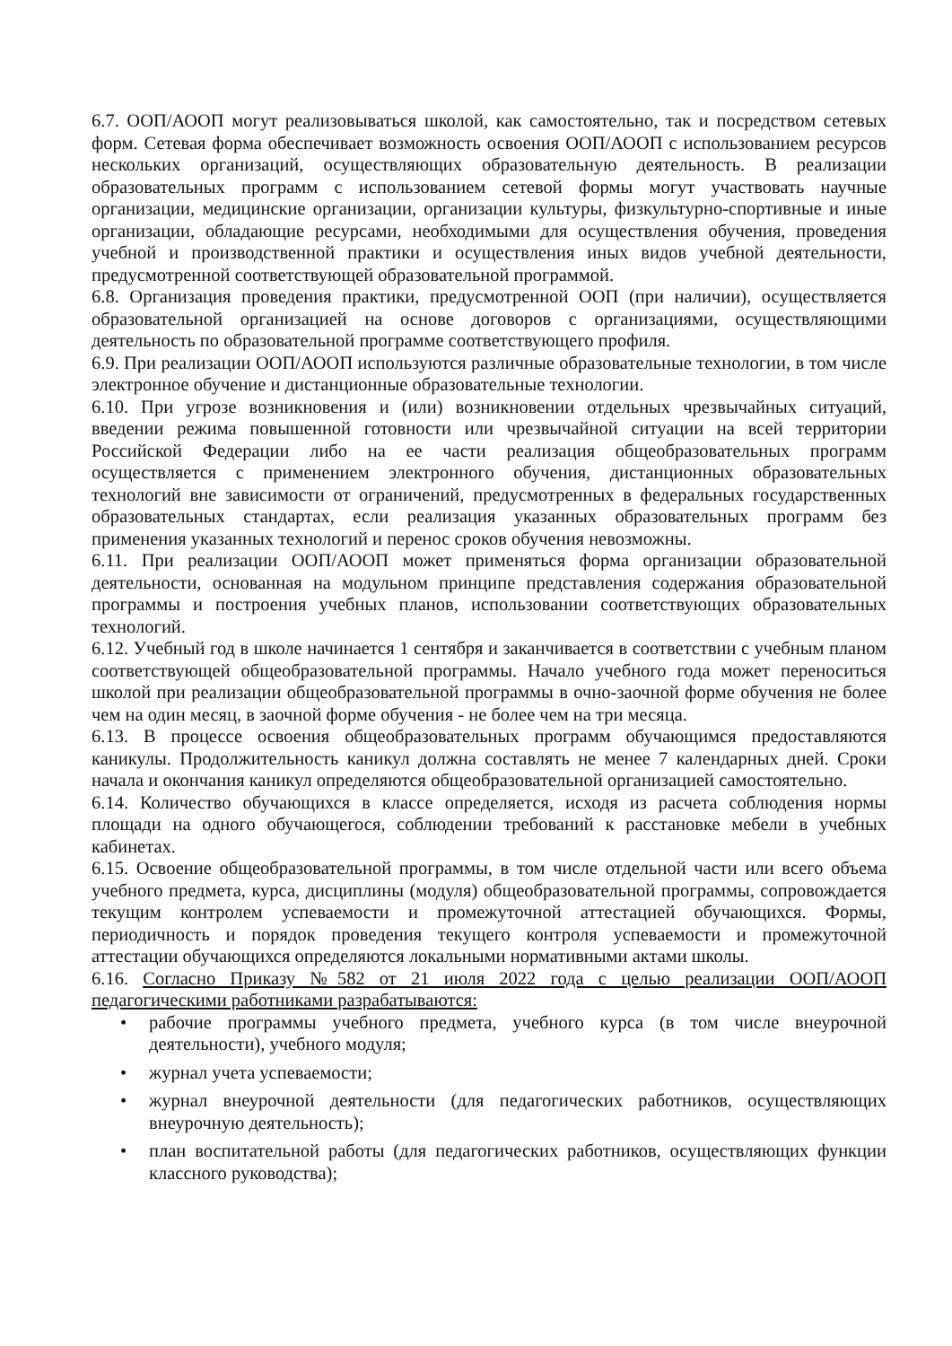6.7. ООП/АООП могут реализовываться школой, как самостоятельно, так и посредством сетевых форм. Сетевая форма обеспечивает возможность освоения ООП/АООП с использованием ресурсов нескольких организаций, осуществляющих образовательную деятельность. В реализации образовательных программ с использованием сетевой формы могут участвовать научные организации, медицинские организации, организации культуры, физкультурно-спортивные и иные организации, обладающие ресурсами, необходимыми для осуществления обучения, проведения учебной и производственной практики и осуществления иных видов учебной деятельности, предусмотренной соответствующей образовательной программой.
6.8. Организация проведения практики, предусмотренной ООП (при наличии), осуществляется образовательной организацией на основе договоров с организациями, осуществляющими деятельность по образовательной программе соответствующего профиля.
6.9. При реализации ООП/АООП используются различные образовательные технологии, в том числе электронное обучение и дистанционные образовательные технологии.
6.10. При угрозе возникновения и (или) возникновении отдельных чрезвычайных ситуаций, введении режима повышенной готовности или чрезвычайной ситуации на всей территории Российской Федерации либо на ее части реализация общеобразовательных программ осуществляется с применением электронного обучения, дистанционных образовательных технологий вне зависимости от ограничений, предусмотренных в федеральных государственных образовательных стандартах, если реализация указанных образовательных программ без применения указанных технологий и перенос сроков обучения невозможны.
6.11. При реализации ООП/АООП может применяться форма организации образовательной деятельности, основанная на модульном принципе представления содержания образовательной программы и построения учебных планов, использовании соответствующих образовательных технологий.
6.12. Учебный год в школе начинается 1 сентября и заканчивается в соответствии с учебным планом соответствующей общеобразовательной программы. Начало учебного года может переноситься школой при реализации общеобразовательной программы в очно-заочной форме обучения не более чем на один месяц, в заочной форме обучения - не более чем на три месяца.
6.13. В процессе освоения общеобразовательных программ обучающимся предоставляются каникулы. Продолжительность каникул должна составлять не менее 7 календарных дней. Сроки начала и окончания каникул определяются общеобразовательной организацией самостоятельно.
6.14. Количество обучающихся в классе определяется, исходя из расчета соблюдения нормы площади на одного обучающегося, соблюдении требований к расстановке мебели в учебных кабинетах.
6.15. Освоение общеобразовательной программы, в том числе отдельной части или всего объема учебного предмета, курса, дисциплины (модуля) общеобразовательной программы, сопровождается текущим контролем успеваемости и промежуточной аттестацией обучающихся. Формы, периодичность и порядок проведения текущего контроля успеваемости и промежуточной аттестации обучающихся определяются локальными нормативными актами школы.
6.16. Согласно Приказу №582 от 21 июля 2022 года с целью реализации ООП/АООП педагогическими работниками разрабатываются:
• рабочие программы учебного предмета, учебного курса (в том числе внеурочной деятельности), учебного модуля;
• журнал учета успеваемости;
• журнал внеурочной деятельности (для педагогических работников, осуществляющих внеурочную деятельность);
• план воспитательной работы (для педагогических работников, осуществляющих функции классного руководства);